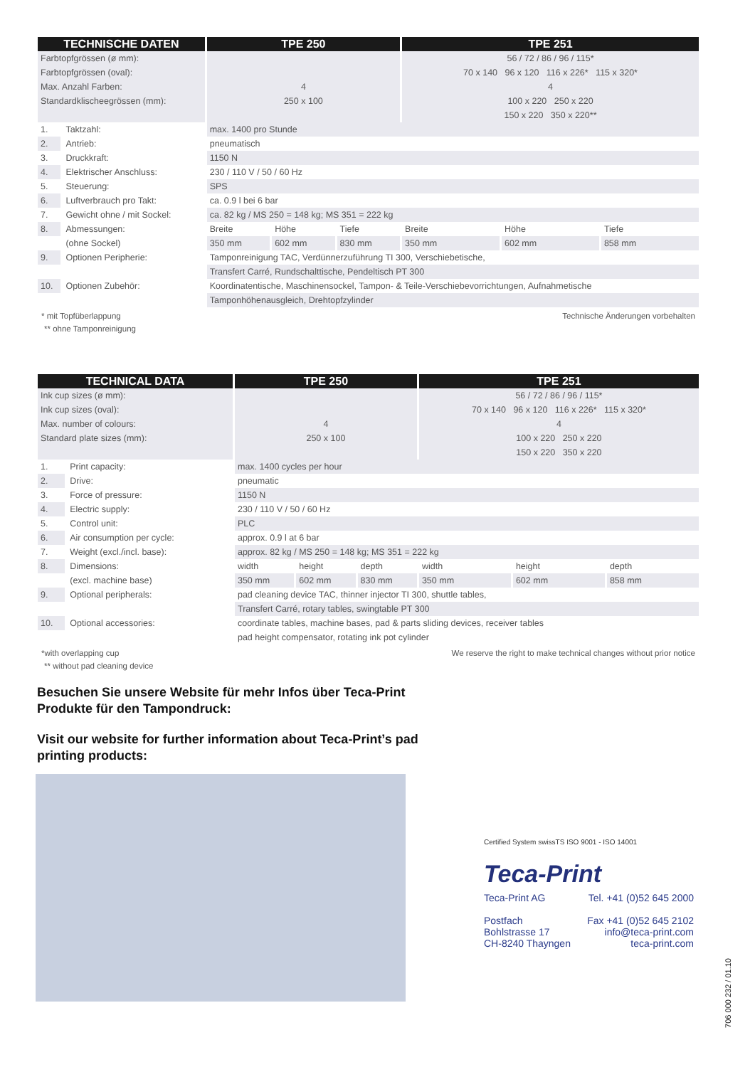| TECHNISCHE DATEN | | TPE 250 | | | TPE 251 | | |
| --- | --- | --- | --- | --- | --- | --- | --- |
| Farbtopfgrössen (ø mm): | | | | | 56 / 72 / 86 / 96 / 115* | | |
| Farbtopfgrössen (oval): | | | | | 70 x 140 96 x 120 116 x 226* 115 x 320* | | |
| Max. Anzahl Farben: | | 4 | | | 4 | | |
| Standardklischeegrössen (mm): | | 250 x 100 | | | 100 x 220 250 x 220 | | |
| | | | | | 150 x 220 350 x 220** | | |
| 1. | Taktzahl: | max. 1400 pro Stunde | | | | | |
| 2. | Antrieb: | pneumatisch | | | | | |
| 3. | Druckkraft: | 1150 N | | | | | |
| 4. | Elektrischer Anschluss: | 230 / 110 V / 50 / 60 Hz | | | | | |
| 5. | Steuerung: | SPS | | | | | |
| 6. | Luftverbrauch pro Takt: | ca. 0.9 l bei 6 bar | | | | | |
| 7. | Gewicht ohne / mit Sockel: | ca. 82 kg / MS 250 = 148 kg; MS 351 = 222 kg | | | | | |
| 8. | Abmessungen: | Breite | Höhe | Tiefe | Breite | Höhe | Tiefe |
| | (ohne Sockel) | 350 mm | 602 mm | 830 mm | 350 mm | 602 mm | 858 mm |
| 9. | Optionen Peripherie: | Tamponreinigung TAC, Verdünnerzuführung TI 300, Verschiebetische, | | | | | |
| | | Transfert Carré, Rundschalttische, Pendeltisch PT 300 | | | | | |
| 10. | Optionen Zubehör: | Koordinatentische, Maschinensockel, Tampon- & Teile-Verschiebevorrichtungen, Aufnahmetische | | | | | |
| | | Tamponhöhenausgleich, Drehtopfzylinder | | | | | |
* mit Topfüberlappung Technische Änderungen vorbehalten
** ohne Tamponreinigung
| TECHNICAL DATA | | TPE 250 | | | TPE 251 | | |
| --- | --- | --- | --- | --- | --- | --- | --- |
| Ink cup sizes (ø mm): | | | | | 56 / 72 / 86 / 96 / 115* | | |
| Ink cup sizes (oval): | | | | | 70 x 140 96 x 120 116 x 226* 115 x 320* | | |
| Max. number of colours: | | 4 | | | 4 | | |
| Standard plate sizes (mm): | | 250 x 100 | | | 100 x 220 250 x 220 | | |
| | | | | | 150 x 220 350 x 220 | | |
| 1. | Print capacity: | max. 1400 cycles per hour | | | | | |
| 2. | Drive: | pneumatic | | | | | |
| 3. | Force of pressure: | 1150 N | | | | | |
| 4. | Electric supply: | 230 / 110 V / 50 / 60 Hz | | | | | |
| 5. | Control unit: | PLC | | | | | |
| 6. | Air consumption per cycle: | approx. 0.9 l at 6 bar | | | | | |
| 7. | Weight (excl./incl. base): | approx. 82 kg / MS 250 = 148 kg; MS 351 = 222 kg | | | | | |
| 8. | Dimensions: | width | height | depth | width | height | depth |
| | (excl. machine base) | 350 mm | 602 mm | 830 mm | 350 mm | 602 mm | 858 mm |
| 9. | Optional peripherals: | pad cleaning device TAC, thinner injector TI 300, shuttle tables, | | | | | |
| | | Transfert Carré, rotary tables, swingtable PT 300 | | | | | |
| 10. | Optional accessories: | coordinate tables, machine bases, pad & parts sliding devices, receiver tables | | | | | |
| | | pad height compensator, rotating ink pot cylinder | | | | | |
*with overlapping cup We reserve the right to make technical changes without prior notice
** without pad cleaning device
Besuchen Sie unsere Website für mehr Infos über Teca-Print
Produkte für den Tampondruck:
Visit our website for further information about Teca-Print’s pad
printing products:
Certified System swissTS ISO 9001 - ISO 14001
Teca-Print
Teca-Print AG Tel. +41 (0)52 645 2000
Postfach Fax +41 (0)52 645 2102
Bohlstrasse 17 info@teca-print.com
CH-8240 Thayngen teca-print.com
706 000 232 / 01.10